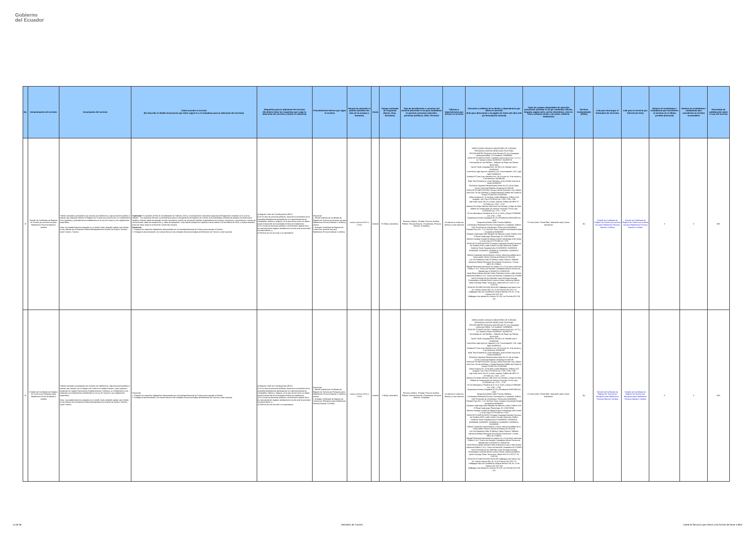Gobierno
del Ecuador
| No. | Denominación del servicio | Descripción del servicio | Cómo acceder al servicio (Se describe el detalle del proceso que debe seguir la o el ciudadano para la obtención del servicio). | Requisitos para la obtención del servicio (Se deberá listar los requisitos que exige la obtención del servicio y donde se obtienen) | Procedimiento interno que sigue el servicio | Horario de atención al público (Detallar los días de la semana y horarios) | Costo | Tiempo estimado de respuesta (Horas, Días, Semanas) | Tipo de beneficiarios o usuarios del servicio (Describir si es para ciudadanía en general, personas naturales, personas jurídicas, ONG, Personal | Oficinas y dependencias que ofrecen el servicio | Dirección y teléfono de la oficina y dependencia que ofrece el servicio (link para direccionar a la página de inicio del sitio web y/o descripción manual) | Tipos de canales disponibles de atención presencial: (Detallar si es por ventanilla, oficina, brigada, página web, correo electrónico, chat en línea, contacto center, cal center, teléfono institución) | Servicio Automatizado (Si/No) | Link para descargar el formulario de servicios | Link para el servicio por internet (en line) | Número de ciudadanos / ciudadanas que accedieron al servicio en el último período (mensual) | Número de ciudadanos / ciudadanas que accedieron al servicio acumulativo | Porcentaje de satisfacción sobre el uso del servicio |
| --- | --- | --- | --- | --- | --- | --- | --- | --- | --- | --- | --- | --- | --- | --- | --- | --- | --- | --- |
| 25 | Emisión de Certificado de Registro de Turismo por primera vez para Hipódromos Persona Natural o Jurídica | Trámite orientado a prestadores de servicios de Hipódromos, bajo personería jurídica o natural, que requieran obtener el Registro de Turismo por primera vez, en cumplimiento a los requisitos y procedimientos establecidos en la Ley de Turismo y sus reglamentos específicos. Nota: Los establecimientos ubicados en el cantón Quito, deberán realizar este trámite en las oficinas de la Empresa Pública Metropolitana de Gestión de Destino Turístico - Quito Turismo. Turismo. | Importante: En atención al Plan de Simplificación de Trámites 2023 y a la Disposición Transitoria Segunda del Reglamento mediante el se cual se expiden: " los requisitos mínimos y procedimiento para el otorgamiento del Registro de Turismo a las actividades turísticas de parques de atracciones estables; boleras; pistas de patinaje; termas; balnearios; centros de recreación turística; organizadores de eventos, congresos y convenciones; centros de convenciones; salas de recepciones; y, salas de banquetes"; este trámite activará su respectivo canal virtual el 28 de febrero de 2023, si desea solicitarlo antes por favor asista a la Dirección Zonal más cercana. Presencial: 1. Preparar los requisitos obligatorios determinados por la Autoridad Nacional de Turismo para acceder al trámite. 2. Entregar la documentación, de manera física en las Unidades Desconcentradas del Ministerio de Turismo a nivel nacional. | a) Registro Único de Contribuyentes (RUC); b) En el caso de personas jurídicas, documento constitutivo de la compañía debidamente aprobada por la Superintendencia de Compañías, Valores y Seguros, en la que conste como su objeto social el desarrollo de la actividad turística de hipódromos; c) En el caso de personas jurídicas, nombramiento vigente del o los representantes legales, debidamente inscrito ante la autoridad correspondiente; y, d) Permiso de uso de suelo o su equivalente. | Presencial: 1. Recibir solicitud de Certificado de Registro de Turismo por primera vez para Hipódromos Persona Natural o Jurídica y anexos. 2. Entregar Certificado de Registro de Turismo por primera vez para Hipódromos Persona Natural o Jurídica. | Lunes a viernes 8h15 a 17h24 | Gratuito | 55 Día(s) Laborables | Persona Jurídica - Privada, Persona Jurídica - Pública, Persona Natural - Ecuatoriana, Persona Natural - Extranjera | Se atiende en todas las oficinas a nivel nacional | DIRECCIONES ZONALES MINISTERIO DE TURISMO PROVINCIA CANTÓN DIRECCIÓN TELÉFONO OFICINA MATRIZ Pichincha Quito Briceño E1-24 y Guayaquil referencia Edificio "La Licuadora" 023999333 ZONA DE PLANIFICACIÓN 1 Imbabura Ibarra Sucre Nro. 14-72 y Av. Teodoro Gómez 062958547; 062958759 Esmeraldas Av. del Pacífico – Malecón de Playa Las Palmas 062011446 Carchi Tulcán Guayaquil Nro. 39-008 y Av. Manabí, piso 2 062960046 Sucumbíos Lago Agrio Av. Aguarico y Av. Circunvalación, CAC Lago Agrio 062991914 Orellana El Coca Juan Montalvo Nro. 58-10 entre Av. 9 de octubre y 6 de diciembre 062881583 Napo Tena Rocafuerte y Juan Montalvo, junto al Hotel Joya de la Selva 062886536 Pichincha Cayambe Panamericana Norte Km 0.5 vía al Cajas, Centro Comercial Nápoles Shopping 022185249 ZONA DE PLANIFICACIÓN 6 Azuay Cuenca Dirección: Ave. México entre Ave. De las Américas y Unidad Nacional, Edificio del Gobierno Zonal 6 072887255 072887089 Cañar Azogues Av. 16 de Abril y Calle Babahoyo. Edificio CAC Azogues. 2do. Piso 073706016 ext. 2795, 2796, 2798 Loja Calle Sucre 191-31 y Quito, esquina. Edificio del INPC 07 2572964 ext. 2760 – 2770 Zamora Chinchipe Zamora Calle José Luis Tamayo y Diego de Vaca. Edificio de Gobernación de Zamora Chinchipe, Primer piso 072606466 ext. 2775 – 2778 El Oro Machala Av. Rocafuerte 07-22 e/ Junín y Tarqui 072968480 ext. 2782 – 2784 Tungurahua Ambato Guayaquil 01-18 y Rocafuerte 032821800 ext. 2350 Tungurahua Baños Calle Thomas Halflants Chimborazo Riobamba Primera Constituyente y Carabobo. Edificio GAD Provincial de Chimborazo. Primer piso 032946682 Pastaza Puyo Km. 2 1/2 vía Puyo-Tena, Campus Universidad Estatal Amazónica 032894655 Cotopaxi Latacunga Calle Marqués de Maenza y Quito, Edificio CAC El Rosal Latacunga, Planta baja, Of. 3 033730594 Morona Santiago Ciudad de Macas Antonio Samaniego entre Soasti y 24 de mayo 072701480 ext. 2730 ZONA DE PLANIFICACIÓN 8 Guayas Guayaquil Avenida Francisco de Orellana 1805 y calle Justino Cornejo referencia; Edificio Gobierno Zonal Guayaquil piso 8 042068565, 042068519, 042068496, 042068562, 042068613, 042068501, 042068522, 042068563 Bolívar Guaranda García Moreno y Sucre; referencia edificio de la Gobernación Oficina Técnica de Bolívar 03 2551249 Los ríos Babahoyo Cdla. El Mamey, Calles Twinza Y Malecón referencia Edificio Ministerio De Inclusión Económica Y Social – MIES 05 2739322 Manabí Portoviejo Avenida de los nardos s/n y 15 de abril; referencia Edificio C.A.C. Centro de Atención Ciudadana Oficina Técnica de Manabí piso 3 053043711; 053043734 Santa Elena Salinas Avenida Carlos Espinoza Larrea y calle Quinta; referencia Edificio C.A.C. Centro de Atención Ciudadana 04 3728904 Santo Domingo de los Tsáchilas Santo Domingo Avenida Esmeraldas y Avenida Emilio Lorenzo Sthele; referencia Edificio Santo Domingo Plaza. Tercer piso, oficina 301 02 2745727, 02 2745726 ZONA DE PLANIFICACIÓN INSULAR Galápagos Isla Santa Cruz Av. Charles Darwin 390, Av. 12 de Febrero 052 526 174 Galápagos Isla San Cristóbal Av. Alsacio Northia S/N, Av. 12 de Febrero 052 520 704 Galápagos Isla Isabela Av. Antonio Gil S/N, Los Petreles 052 529 132 | En línea (Sitio / Portal Web / Aplicación web) Correo electrónico | No | Emisión de Certificado de Registro de Turismo por primera vez para Hipódromos Persona Natural o Jurídica | Emisión de Certificado de Registro de Turismo por primera vez para Hipódromos Persona Natural o Jurídica | 0 | 0 | 84% |
| 26 | Emisión del Certificado de Registro de Turismo por Reingreso para Hipódromos Persona Natural o Jurídica | Trámite orientado a prestadores de servicios de Hipódromos, bajo personería jurídica o natural, que cuenten con el Registro de Turismo en estado inactivo, y que requieran reingresar al Catastro Nacional de Establecimientos Turísticos, en cumplimiento a los requisitos y procedimientos establecidos en la Ley de Turismo y sus reglamentos específicos. Nota: Los establecimientos ubicados en el cantón Quito, deberán realizar este trámite en las oficinas de la Empresa Pública Metropolitana de Gestión de Destino Turístico - Quito Turismo. | Presencial: 1. Preparar los requisitos obligatorios determinados por la Autoridad Nacional de Turismo para acceder al trámite. 2. Entregar la documentación, de manera física en las Unidades Desconcentradas del Ministerio de Turismo a nivel nacional. | a) Registro Único de Contribuyentes (RUC); b) En el caso de personas jurídicas, documento constitutivo de la compañía debidamente aprobada por la Superintendencia de Compañías, Valores y Seguros, en la que conste como su objeto social el desarrollo de la actividad turística de hipódromos; c) En el caso de personas jurídicas, nombramiento vigente del o los representantes legales, debidamente inscrito ante la autoridad correspondiente; y, d) Permiso de uso de suelo o su equivalente. | Presencial: 1. Recibir solicitud de Certificado de Registro de Turismo por Reingreso para Hipódromos Persona Natural o Jurídica y anexos. 2. Entregar Certificado de Registro de Turismo por Reingreso para Hipódromos Persona Natural o Jurídica. | Lunes a viernes 8h15 a 17h25 | Gratuito | 5 Día(s) Laborables | Persona Jurídica - Privada, Persona Jurídica - Pública, Persona Natural - Ecuatoriana, Persona Natural - Extranjera | Se atiende en todas las oficinas a nivel nacional | DIRECCIONES ZONALES MINISTERIO DE TURISMO PROVINCIA CANTÓN DIRECCIÓN TELÉFONO OFICINA MATRIZ Pichincha Quito Briceño E1-24 y Guayaquil referencia Edificio "La Licuadora" 023999333 ZONA DE PLANIFICACIÓN 1 Imbabura Ibarra Sucre Nro. 14-72 y Av. Teodoro Gómez 062958547; 062958759 Esmeraldas Av. del Pacífico – Malecón de Playa Las Palmas 062011446 Carchi Tulcán Guayaquil Nro. 39-008 y Av. Manabí, piso 2 062960046 Sucumbíos Lago Agrio Av. Aguarico y Av. Circunvalación, CAC Lago Agrio 062991914 Orellana El Coca Juan Montalvo Nro. 58-10 entre Av. 9 de octubre y 6 de diciembre 062881583 Napo Tena Rocafuerte y Juan Montalvo, junto al Hotel Joya de la Selva 062886536 Pichincha Cayambe Panamericana Norte Km 0.5 vía al Cajas, Centro Comercial Nápoles Shopping 022185249 ZONA DE PLANIFICACIÓN 6 Azuay Cuenca Dirección: Ave. México entre Ave. De las Américas y Unidad Nacional, Edificio del Gobierno Zonal 6 072887255 072887089 Cañar Azogues Av. 16 de Abril y Calle Babahoyo. Edificio CAC Azogues. 2do. Piso 073706016 ext. 2795, 2796, 2798 Loja Calle Sucre 191-31 y Quito, esquina. Edificio del INPC 07 2572964 ext. 2760 – 2770 Zamora Chinchipe Zamora Calle José Luis Tamayo y Diego de Vaca. Edificio de Gobernación de Zamora Chinchipe, Primer piso 072606466 ext. 2775 – 2778 El Oro Machala Av. Rocafuerte 07-22 e/ Junín y Tarqui 072968480 ext. 2782 – 2784 Tungurahua Ambato Guayaquil 01-18 y Rocafuerte 032821800 ext. 2350 Tungurahua Baños Calle Thomas Halflants Chimborazo Riobamba Primera Constituyente y Carabobo. Edificio GAD Provincial de Chimborazo. Primer piso 032946682 Pastaza Puyo Km. 2 1/2 vía Puyo-Tena, Campus Universidad Estatal Amazónica 032894655 Cotopaxi Latacunga Calle Marqués de Maenza y Quito, Edificio CAC El Rosal Latacunga, Planta baja, Of. 3 033730594 Morona Santiago Ciudad de Macas Antonio Samaniego entre Soasti y 24 de mayo 072701480 ext. 2730 ZONA DE PLANIFICACIÓN 8 Guayas Guayaquil Avenida Francisco de Orellana 1805 y calle Justino Cornejo referencia; Edificio Gobierno Zonal Guayaquil piso 8 042068565, 042068519, 042068496, 042068562, 042068613, 042068501, 042068522, 042068563 Bolívar Guaranda García Moreno y Sucre; referencia edificio de la Gobernación Oficina Técnica de Bolívar 03 2551249 Los ríos Babahoyo Cdla. El Mamey, Calles Twinza Y Malecón referencia Edificio Ministerio De Inclusión Económica Y Social – MIES 05 2739322 Manabí Portoviejo Avenida de los nardos s/n y 15 de abril; referencia Edificio C.A.C. Centro de Atención Ciudadana Oficina Técnica de Manabí piso 3 053043711; 053043734 Santa Elena Salinas Avenida Carlos Espinoza Larrea y calle Quinta; referencia Edificio C.A.C. Centro de Atención Ciudadana 04 3728904 Santo Domingo de los Tsáchilas Santo Domingo Avenida Esmeraldas y Avenida Emilio Lorenzo Sthele; referencia Edificio Santo Domingo Plaza. Tercer piso, oficina 301 02 2745727, 02 2745726 ZONA DE PLANIFICACIÓN INSULAR Galápagos Isla Santa Cruz Av. Charles Darwin 390, Av. 12 de Febrero 052 526 174 Galápagos Isla San Cristóbal Av. Alsacio Northia S/N, Av. 12 de Febrero 052 520 704 Galápagos Isla Isabela Av. Antonio Gil S/N, Los Petreles 052 529 132 | En línea (Sitio / Portal Web / Aplicación web) Correo electrónico | No | Emisión del Certificado de Registro de Turismo por Reingreso para Hipódromos Persona Natural o Jurídica | Emisión del Certificado de Registro de Turismo por Reingreso para Hipódromos Persona Natural o Jurídica | 0 | 0 | 84% |
14 de 36 Ministerio de Turismo Literal d) Servicios que ofrece y las formas de hacer a ellos